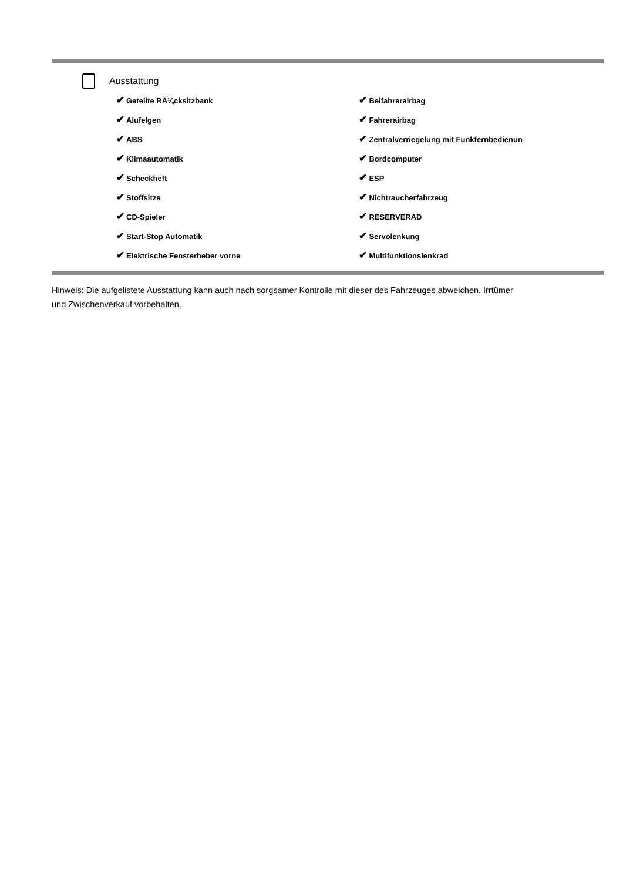Ausstattung
| ✔ Geteilte RÃ¼cksitzbank | ✔ Beifahrerairbag |
| ✔ Alufelgen | ✔ Fahrerairbag |
| ✔ ABS | ✔ Zentralverriegelung mit Funkfernbedienun |
| ✔ Klimaautomatik | ✔ Bordcomputer |
| ✔ Scheckheft | ✔ ESP |
| ✔ Stoffsitze | ✔ Nichtraucherfahrzeug |
| ✔ CD-Spieler | ✔ RESERVERAD |
| ✔ Start-Stop Automatik | ✔ Servolenkung |
| ✔ Elektrische Fensterheber vorne | ✔ Multifunktionslenkrad |
Hinweis: Die aufgelistete Ausstattung kann auch nach sorgsamer Kontrolle mit dieser des Fahrzeuges abweichen. Irrtümer und Zwischenverkauf vorbehalten.